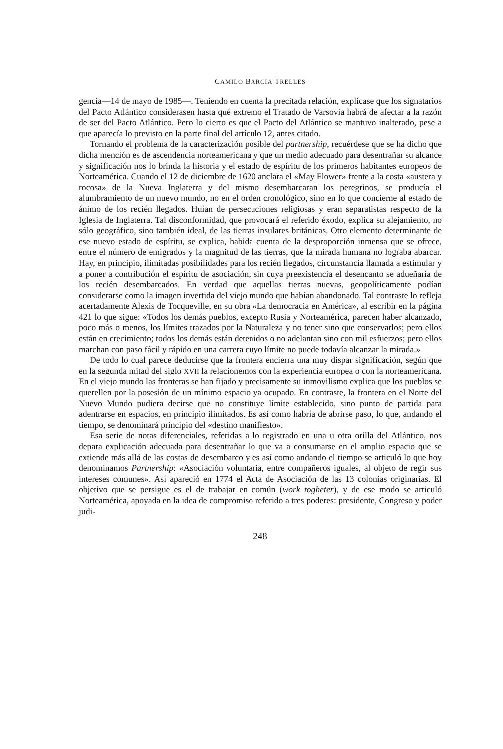CAMILO BARCIA TRELLES
gencia—14 de mayo de 1985—. Teniendo en cuenta la precitada relación, explícase que los signatarios del Pacto Atlántico considerasen hasta qué extremo el Tratado de Varsovia habrá de afectar a la razón de ser del Pacto Atlántico. Pero lo cierto es que el Pacto del Atlántico se mantuvo inalterado, pese a que aparecía lo previsto en la parte final del artículo 12, antes citado.
Tornando el problema de la caracterización posible del partnership, recuérdese que se ha dicho que dicha mención es de ascendencia norteamericana y que un medio adecuado para desentrañar su alcance y significación nos lo brinda la historia y el estado de espíritu de los primeros habitantes europeos de Norteamérica. Cuando el 12 de diciembre de 1620 anclara el «May Flower» frente a la costa «austera y rocosa» de la Nueva Inglaterra y del mismo desembarcaran los peregrinos, se producía el alumbramiento de un nuevo mundo, no en el orden cronológico, sino en lo que concierne al estado de ánimo de los recién llegados. Huían de persecuciones religiosas y eran separatistas respecto de la Iglesia de Inglaterra. Tal disconformidad, que provocará el referido éxodo, explica su alejamiento, no sólo geográfico, sino también ideal, de las tierras insulares británicas. Otro elemento determinante de ese nuevo estado de espíritu, se explica, habida cuenta de la desproporción inmensa que se ofrece, entre el número de emigrados y la magnitud de las tierras, que la mirada humana no lograba abarcar. Hay, en principio, ilimitadas posibilidades para los recién llegados, circunstancia llamada a estimular y a poner a contribución el espíritu de asociación, sin cuya preexistencia el desencanto se adueñaría de los recién desembarcados. En verdad que aquellas tierras nuevas, geopolíticamente podían considerarse como la imagen invertida del viejo mundo que habían abandonado. Tal contraste lo refleja acertadamente Alexis de Tocqueville, en su obra «La democracia en América», al escribir en la página 421 lo que sigue: «Todos los demás pueblos, excepto Rusia y Norteamérica, parecen haber alcanzado, poco más o menos, los límites trazados por la Naturaleza y no tener sino que conservarlos; pero ellos están en crecimiento; todos los demás están detenidos o no adelantan sino con mil esfuerzos; pero ellos marchan con paso fácil y rápido en una carrera cuyo límite no puede todavía alcanzar la mirada.»
De todo lo cual parece deducirse que la frontera encierra una muy dispar significación, según que en la segunda mitad del siglo XVII la relacionemos con la experiencia europea o con la norteamericana. En el viejo mundo las fronteras se han fijado y precisamente su inmovilismo explica que los pueblos se querellen por la posesión de un mínimo espacio ya ocupado. En contraste, la frontera en el Norte del Nuevo Mundo pudiera decirse que no constituye límite establecido, sino punto de partida para adentrarse en espacios, en principio ilimitados. Es así como habría de abrirse paso, lo que, andando el tiempo, se denominará principio del «destino manifiesto».
Esa serie de notas diferenciales, referidas a lo registrado en una u otra orilla del Atlántico, nos depara explicación adecuada para desentrañar lo que va a consumarse en el amplio espacio que se extiende más allá de las costas de desembarco y es así como andando el tiempo se articuló lo que hoy denominamos Partnership: «Asociación voluntaria, entre compañeros iguales, al objeto de regir sus intereses comunes». Así apareció en 1774 el Acta de Asociación de las 13 colonias originarias. El objetivo que se persigue es el de trabajar en común (work togheter), y de ese modo se articuló Norteamérica, apoyada en la idea de compromiso referido a tres poderes: presidente, Congreso y poder judi-
248